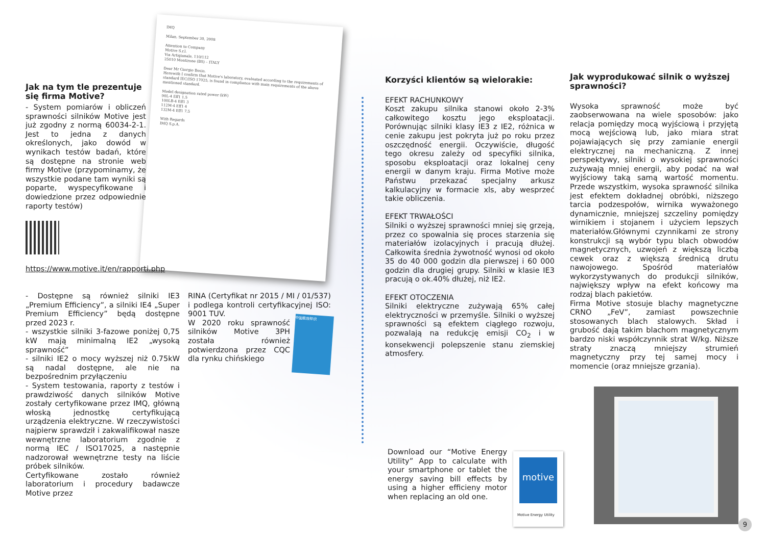IMQ
Milan, September 30, 2008
Attention to Company
Motive S.r.l.
Via Artigianale, 110/112
25010 Montirone (BS) – ITALY
Dear Mr Giorgio Bosio,
Herewith I confirm that Motive's laboratory, evaluated according to the requirements of standard IEC/ISO 17025, is found in compliance with main requirements of the above mentioned standard.
Model designation rated power (kW)
90L-4 Eff1 1,5
100LB-4 Eff1 3
112M-4 Eff1 4
132M-4 Eff1 7,5
With Regards
IMQ S.p.A.
中国能效标识
Jak na tym tle prezentuje się firma Motive?
- System pomiarów i obliczeń sprawności silników Motive jest już zgodny z normą 60034-2-1. Jest to jedna z danych określonych, jako dowód w wynikach testów badań, które są dostępne na stronie web firmy Motive (przypominamy, że wszystkie podane tam wyniki są poparte, wyspecyfikowane i dowiedzione przez odpowiednie raporty testów)
https://www.motive.it/en/rapporti.php
- Dostępne są również silniki IE3 „Premium Efficiency”, a silniki IE4 „Super Premium Efficiency” będą dostępne przed 2023 r.
- wszystkie silniki 3-fazowe poniżej 0,75 kW mają minimalną IE2 „wysoką sprawność”
- silniki IE2 o mocy wyższej niż 0.75kW są nadal dostępne, ale nie na bezpośrednim przyłączeniu
- System testowania, raporty z testów i prawdziwość danych silników Motive zostały certyfikowane przez IMQ, główną włoską jednostkę certyfikującą urządzenia elektryczne. W rzeczywistości najpierw sprawdził i zakwalifikował nasze wewnętrzne laboratorium zgodnie z normą IEC / ISO17025, a następnie nadzorował wewnętrzne testy na liście próbek silników.
Certyfikowane zostało również laboratorium i procedury badawcze Motive przez
RINA (Certyfikat nr 2015 / MI / 01/537) i podlega kontroli certyfikacyjnej ISO: 9001 TUV.
W 2020 roku sprawność silników Motive 3PH została również potwierdzona przez CQC dla rynku chińskiego
Korzyści klientów są wielorakie:
EFEKT RACHUNKOWY
Koszt zakupu silnika stanowi około 2-3% całkowitego kosztu jego eksploatacji. Porównując silniki klasy IE3 z IE2, różnica w cenie zakupu jest pokryta już po roku przez oszczędność energii. Oczywiście, długość tego okresu zależy od specyfiki silnika, sposobu eksploatacji oraz lokalnej ceny energii w danym kraju. Firma Motive może Państwu przekazać specjalny arkusz kalkulacyjny w formacie xls, aby wesprzeć takie obliczenia.
EFEKT TRWAŁOŚCI
Silniki o wyższej sprawności mniej się grzeją, przez co spowalnia się proces starzenia się materiałów izolacyjnych i pracują dłużej. Całkowita średnia żywotność wynosi od około 35 do 40 000 godzin dla pierwszej i 60 000 godzin dla drugiej grupy. Silniki w klasie IE3 pracują o ok.40% dłużej, niż IE2.
EFEKT OTOCZENIA
Silniki elektryczne zużywają 65% całej elektryczności w przemyśle. Silniki o wyższej sprawności są efektem ciągłego rozwoju, pozwalają na redukcję emisji CO<sub>2</sub> i w konsekwencji polepszenie stanu ziemskiej atmosfery.
Download our “Motive Energy Utility” App to calculate with your smartphone or tablet the energy saving bill effects by using a higher efficieny motor when replacing an old one.
motive
Motive Energy Utility
Jak wyprodukować silnik o wyższej sprawności?
Wysoka sprawność może być zaobserwowana na wiele sposobów: jako relacja pomiędzy mocą wyjściową i przyjętą mocą wejściową lub, jako miara strat pojawiających się przy zamianie energii elektrycznej na mechaniczną. Z innej perspektywy, silniki o wysokiej sprawności zużywają mniej energii, aby podać na wał wyjściowy taką samą wartość momentu. Przede wszystkim, wysoka sprawność silnika jest efektem dokładnej obróbki, niższego tarcia podzespołów, wirnika wyważonego dynamicznie, mniejszej szczeliny pomiędzy wirnikiem i stojanem i użyciem lepszych materiałów.Głównymi czynnikami ze strony konstrukcji są wybór typu blach obwodów magnetycznych, uzwojeń z większą liczbą cewek oraz z większą średnicą drutu nawojowego. Spośród materiałów wykorzystywanych do produkcji silników, największy wpływ na efekt końcowy ma rodzaj blach pakietów.
Firma Motive stosuje blachy magnetyczne CRNO „FeV”, zamiast powszechnie stosowanych blach stalowych. Skład i grubość dają takim blachom magnetycznym bardzo niski współczynnik strat W/kg. Niższe straty znaczą mniejszy strumień magnetyczny przy tej samej mocy i momencie (oraz mniejsze grzania).
9